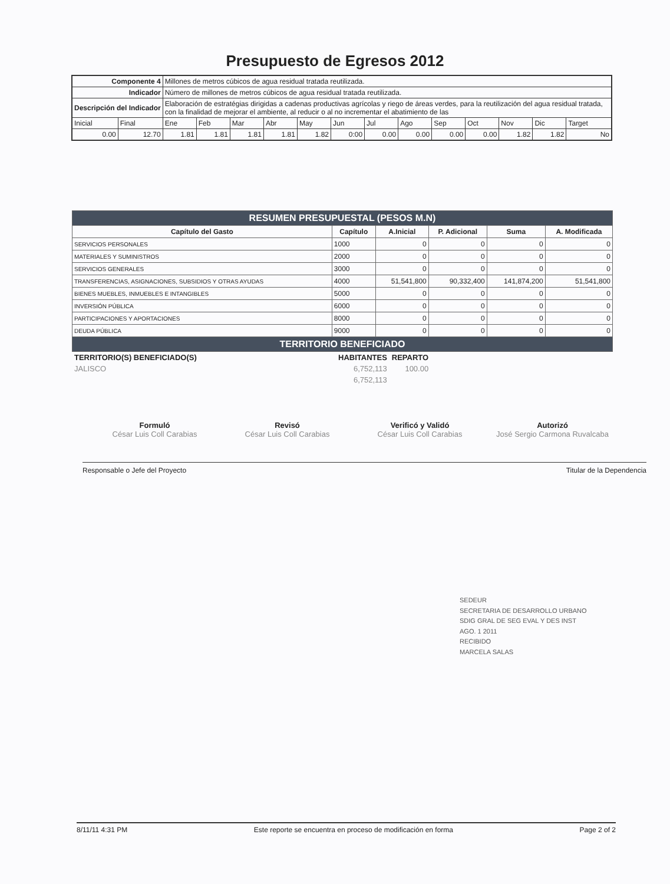Presupuesto de Egresos 2012
| Componente 4 | | Millones de metros cúbicos de agua residual tratada reutilizada. | | | | | | | | | | | | |
| Indicador | | Número de millones de metros cúbicos de agua residual tratada reutilizada. | | | | | | | | | | | | |
| Descripción del Indicador | | Elaboración de estratégias dirigidas a cadenas productivas agrícolas y riego de áreas verdes, para la reutilización del agua residual tratada, con la finalidad de mejorar el ambiente, al reducir o al no incrementar el abatimiento de las | | | | | | | | | | | | |
| Inicial | Final | Ene | Feb | Mar | Abr | May | Jun | Jul | Ago | Sep | Oct | Nov | Dic | Target |
| 0.00 | 12.70 | 1.81 | 1.81 | 1.81 | 1.81 | 1.82 | 0:00 | 0.00 | 0.00 | 0.00 | 0.00 | 1.82 | 1.82 | No |
| RESUMEN PRESUPUESTAL (PESOS M.N) | | | | | |
| Capítulo del Gasto | Capítulo | A.Inicial | P. Adicional | Suma | A. Modificada |
| SERVICIOS PERSONALES | 1000 | 0 | 0 | 0 | 0 |
| MATERIALES Y SUMINISTROS | 2000 | 0 | 0 | 0 | 0 |
| SERVICIOS GENERALES | 3000 | 0 | 0 | 0 | 0 |
| TRANSFERENCIAS, ASIGNACIONES, SUBSIDIOS Y OTRAS AYUDAS | 4000 | 51,541,800 | 90,332,400 | 141,874,200 | 51,541,800 |
| BIENES MUEBLES, INMUEBLES E INTANGIBLES | 5000 | 0 | 0 | 0 | 0 |
| INVERSIÓN PÚBLICA | 6000 | 0 | 0 | 0 | 0 |
| PARTICIPACIONES Y APORTACIONES | 8000 | 0 | 0 | 0 | 0 |
| DEUDA PÚBLICA | 9000 | 0 | 0 | 0 | 0 |
| TERRITORIO BENEFICIADO | | | | | |
| TERRITORIO(S) BENEFICIADO(S) | HABITANTES | REPARTO |
| --- | --- | --- |
| JALISCO | 6,752,113 | 100.00 |
| | 6,752,113 | |
Formuló
César Luis Coll Carabias
Revisó
César Luis Coll Carabias
Verificó y Validó
César Luis Coll Carabias
Autorizó
José Sergio Carmona Ruvalcaba
Responsable o Jefe del Proyecto Titular de la Dependencia
SEDEUR
SECRETARIA DE DESARROLLO URBANO
SDIG GRAL DE SEG EVAL Y DES INST
AGO. 1 2011
RECIBIDO
MARCELA SALAS
8/11/11 4:31 PM Este reporte se encuentra en proceso de modificación en forma Page 2 of 2